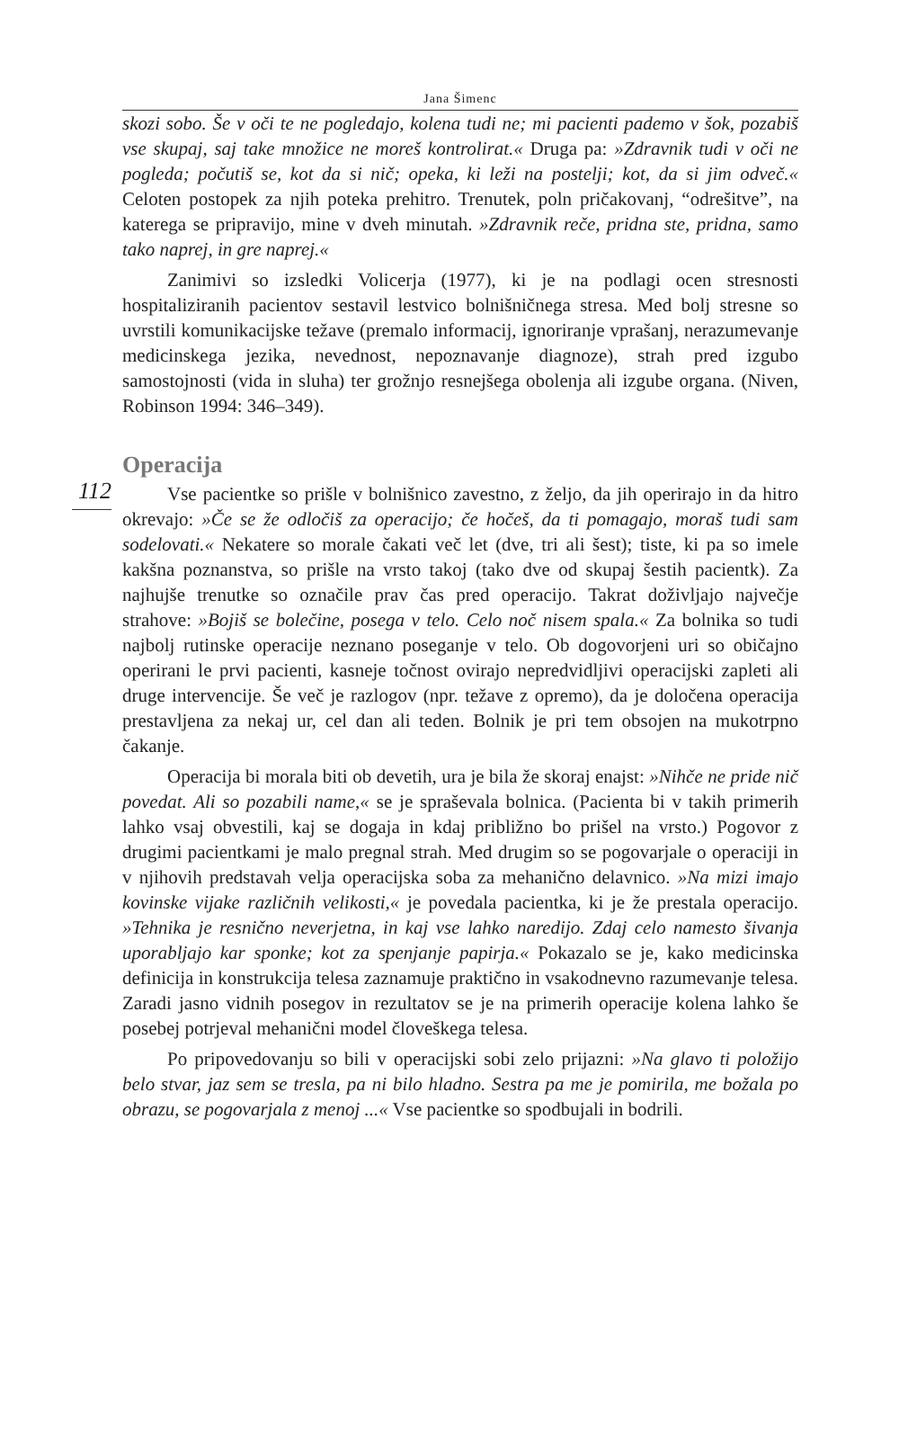Jana Šimenc
skozi sobo. Še v oči te ne pogledajo, kolena tudi ne; mi pacienti pademo v šok, pozabiš vse skupaj, saj take množice ne moreš kontrolirat.« Druga pa: »Zdravnik tudi v oči ne pogleda; počutiš se, kot da si nič; opeka, ki leži na postelji; kot, da si jim odveč.« Celoten postopek za njih poteka prehitro. Trenutek, poln pričakovanj, “odrešitve”, na katerega se pripravijo, mine v dveh minutah. »Zdravnik reče, pridna ste, pridna, samo tako naprej, in gre naprej.«
Zanimivi so izsledki Volicerja (1977), ki je na podlagi ocen stresnosti hospitaliziranih pacientov sestavil lestvico bolnišničnega stresa. Med bolj stresne so uvrstili komunikacijske težave (premalo informacij, ignoriranje vprašanj, nerazumevanje medicinskega jezika, nevednost, nepoznavanje diagnoze), strah pred izgubo samostojnosti (vida in sluha) ter grožnjo resnejšega obolenja ali izgube organa. (Niven, Robinson 1994: 346–349).
112
Operacija
Vse pacientke so prišle v bolnišnico zavestno, z željo, da jih operirajo in da hitro okrevajo: »Če se že odločiš za operacijo; če hočeš, da ti pomagajo, moraš tudi sam sodelovati.« Nekatere so morale čakati več let (dve, tri ali šest); tiste, ki pa so imele kakšna poznanstva, so prišle na vrsto takoj (tako dve od skupaj šestih pacientk). Za najhujše trenutke so označile prav čas pred operacijo. Takrat doživljajo največje strahove: »Bojiš se bolečine, posega v telo. Celo noč nisem spala.« Za bolnika so tudi najbolj rutinske operacije neznano poseganje v telo. Ob dogovorjeni uri so običajno operirani le prvi pacienti, kasneje točnost ovirajo nepredvidljivi operacijski zapleti ali druge intervencije. Še več je razlogov (npr. težave z opremo), da je določena operacija prestavljena za nekaj ur, cel dan ali teden. Bolnik je pri tem obsojen na mukotrpno čakanje.
Operacija bi morala biti ob devetih, ura je bila že skoraj enajst: »Nihče ne pride nič povedat. Ali so pozabili name,« se je spraševala bolnica. (Pacienta bi v takih primerih lahko vsaj obvestili, kaj se dogaja in kdaj približno bo prišel na vrsto.) Pogovor z drugimi pacientkami je malo pregnal strah. Med drugim so se pogovarjale o operaciji in v njihovih predstavah velja operacijska soba za mehanično delavnico. »Na mizi imajo kovinske vijake različnih velikosti,« je povedala pacientka, ki je že prestala operacijo. »Tehnika je resnično neverjetna, in kaj vse lahko naredijo. Zdaj celo namesto šivanja uporabljajo kar sponke; kot za spenjanje papirja.« Pokazalo se je, kako medicinska definicija in konstrukcija telesa zaznamuje praktično in vsakodnevno razumevanje telesa. Zaradi jasno vidnih posegov in rezultatov se je na primerih operacije kolena lahko še posebej potrjeval mehanični model človeškega telesa.
Po pripovedovanju so bili v operacijski sobi zelo prijazni: »Na glavo ti položijo belo stvar, jaz sem se tresla, pa ni bilo hladno. Sestra pa me je pomirila, me božala po obrazu, se pogovarjala z menoj ...« Vse pacientke so spodbujali in bodrili.